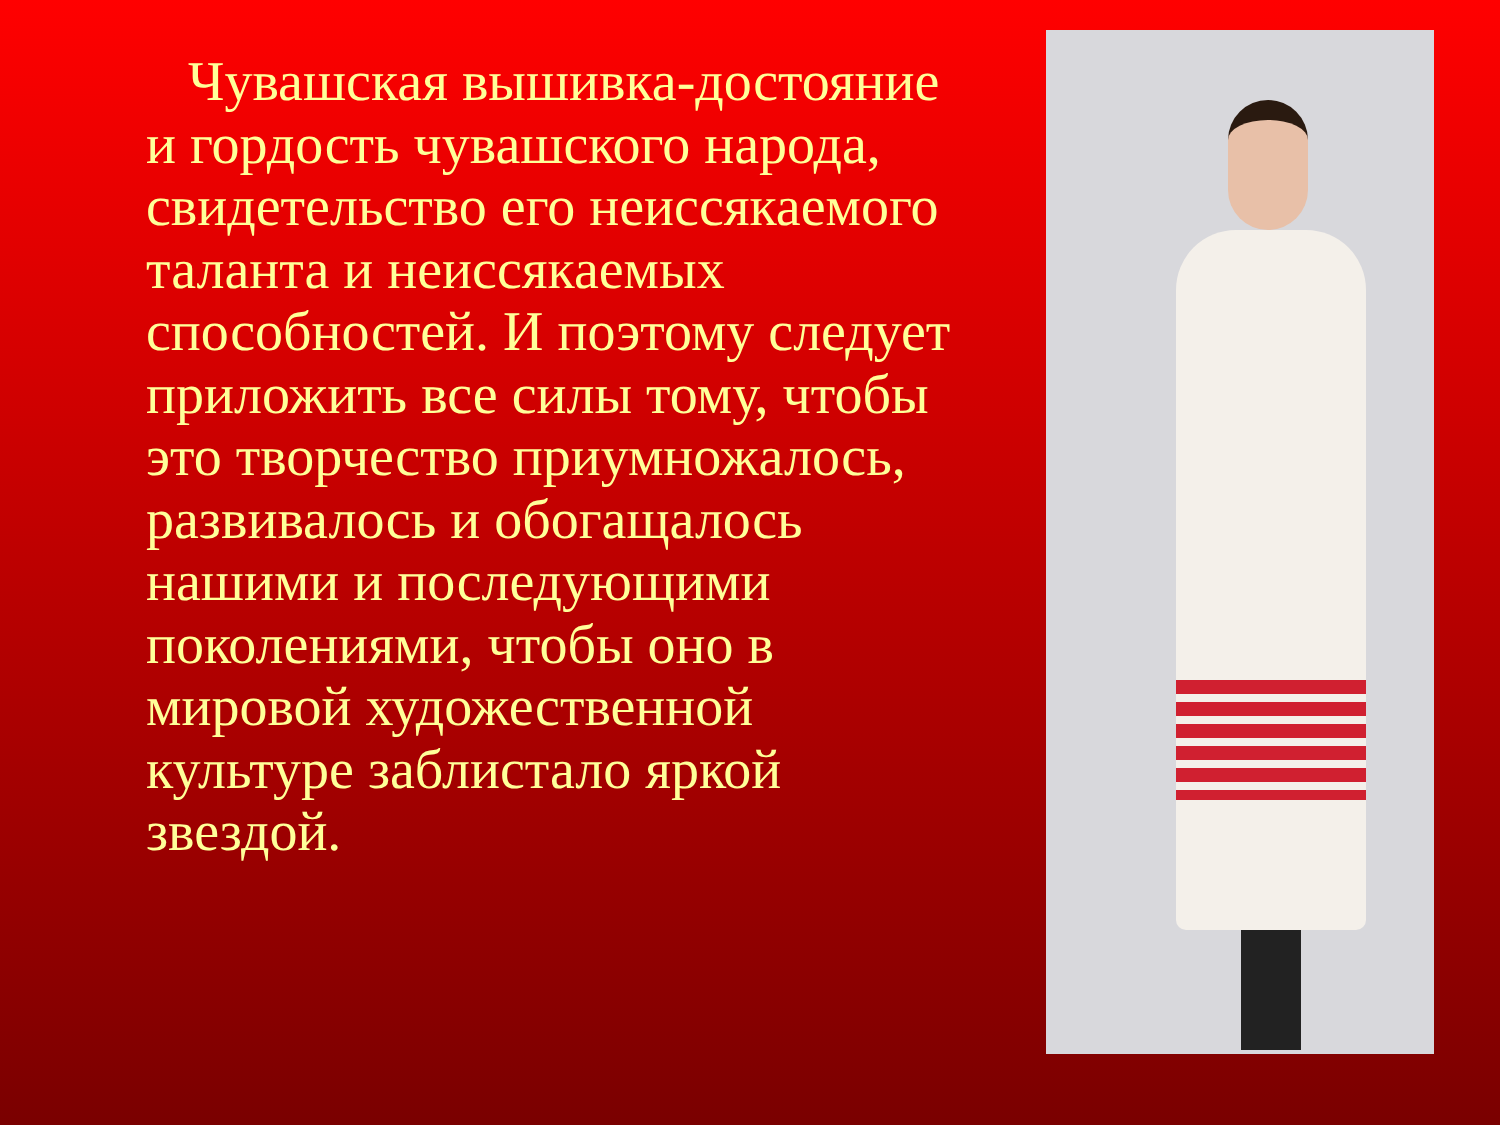Чувашская вышивка-достояние и гордость чувашского народа, свидетельство его неиссякаемого таланта и неиссякаемых способностей. И поэтому следует приложить все силы тому, чтобы это творчество приумножалось, развивалось и обогащалось нашими и последующими поколениями, чтобы оно в мировой художественной культуре заблистало яркой звездой.